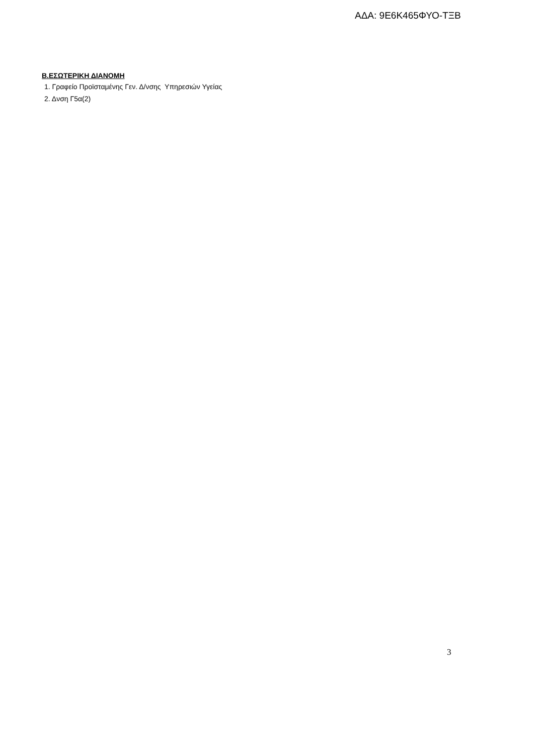ΑΔΑ: 9Ε6Κ465ΦΥΟ-ΤΞΒ
Β.ΕΣΩΤΕΡΙΚΗ ΔΙΑΝΟΜΗ
1. Γραφείο Προϊσταμένης Γεν. Δ/νσης Υπηρεσιών Υγείας
2. Δνση Γ5α(2)
3